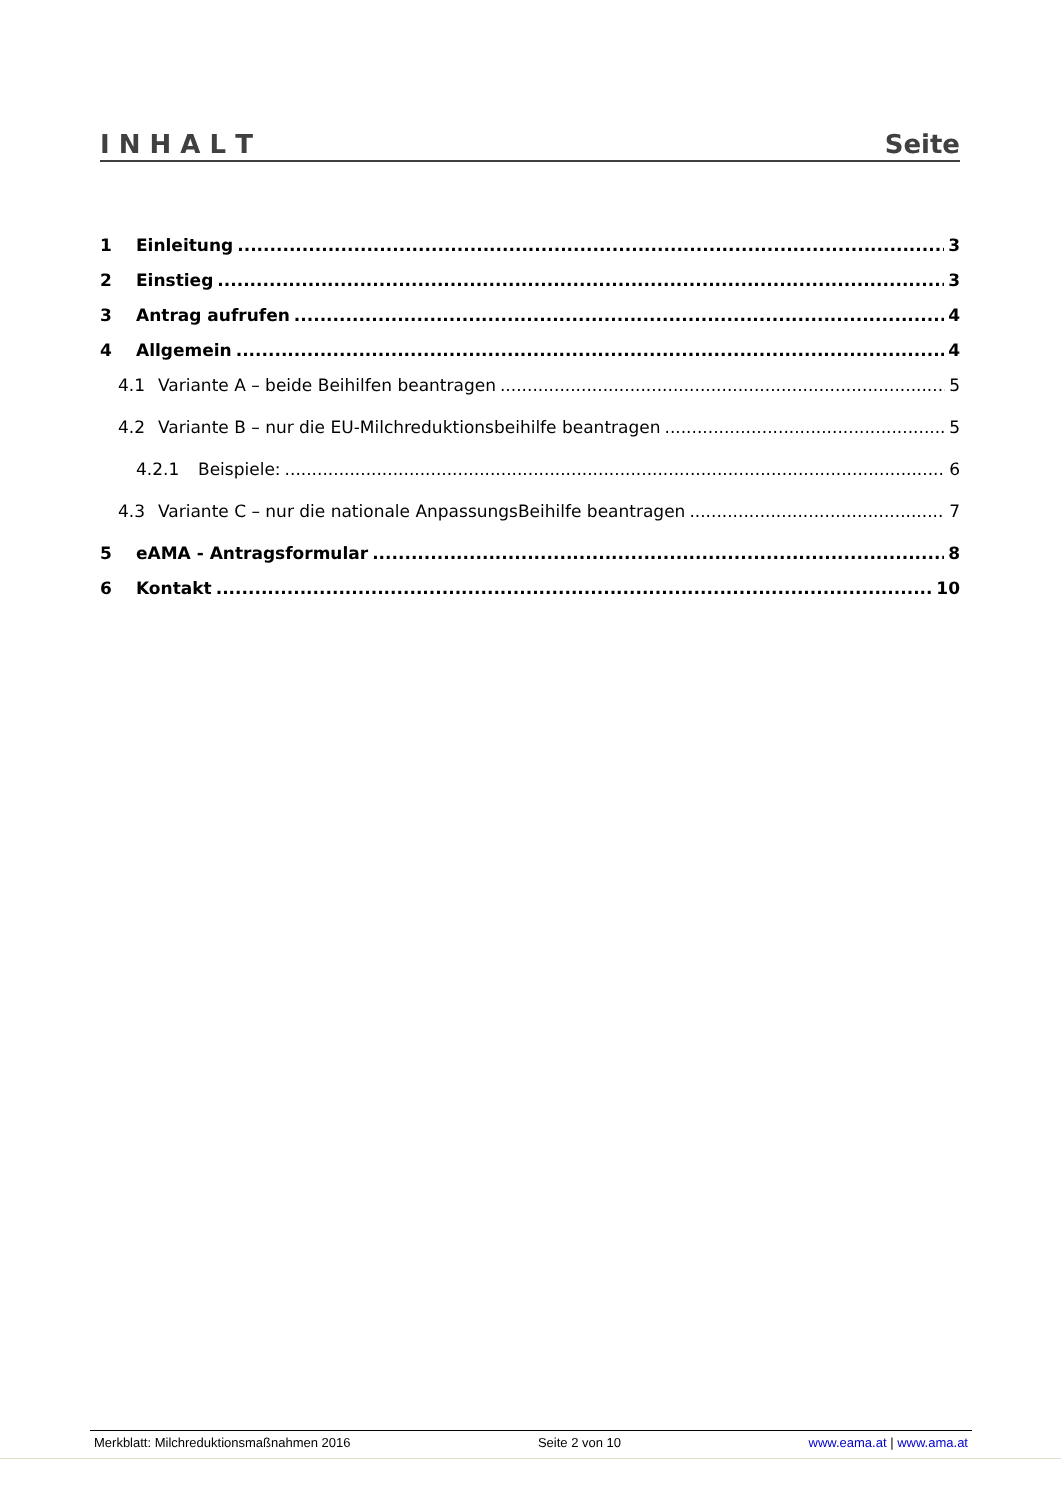I N H A L T Seite
1 Einleitung 3
2 Einstieg 3
3 Antrag aufrufen 4
4 Allgemein 4
4.1 Variante A – beide Beihilfen beantragen 5
4.2 Variante B – nur die EU-Milchreduktionsbeihilfe beantragen 5
4.2.1 Beispiele: 6
4.3 Variante C – nur die nationale AnpassungsBeihilfe beantragen 7
5 eAMA - Antragsformular 8
6 Kontakt 10
Merkblatt: Milchreduktionsmaßnahmen 2016 Seite 2 von 10 www.eama.at | www.ama.at